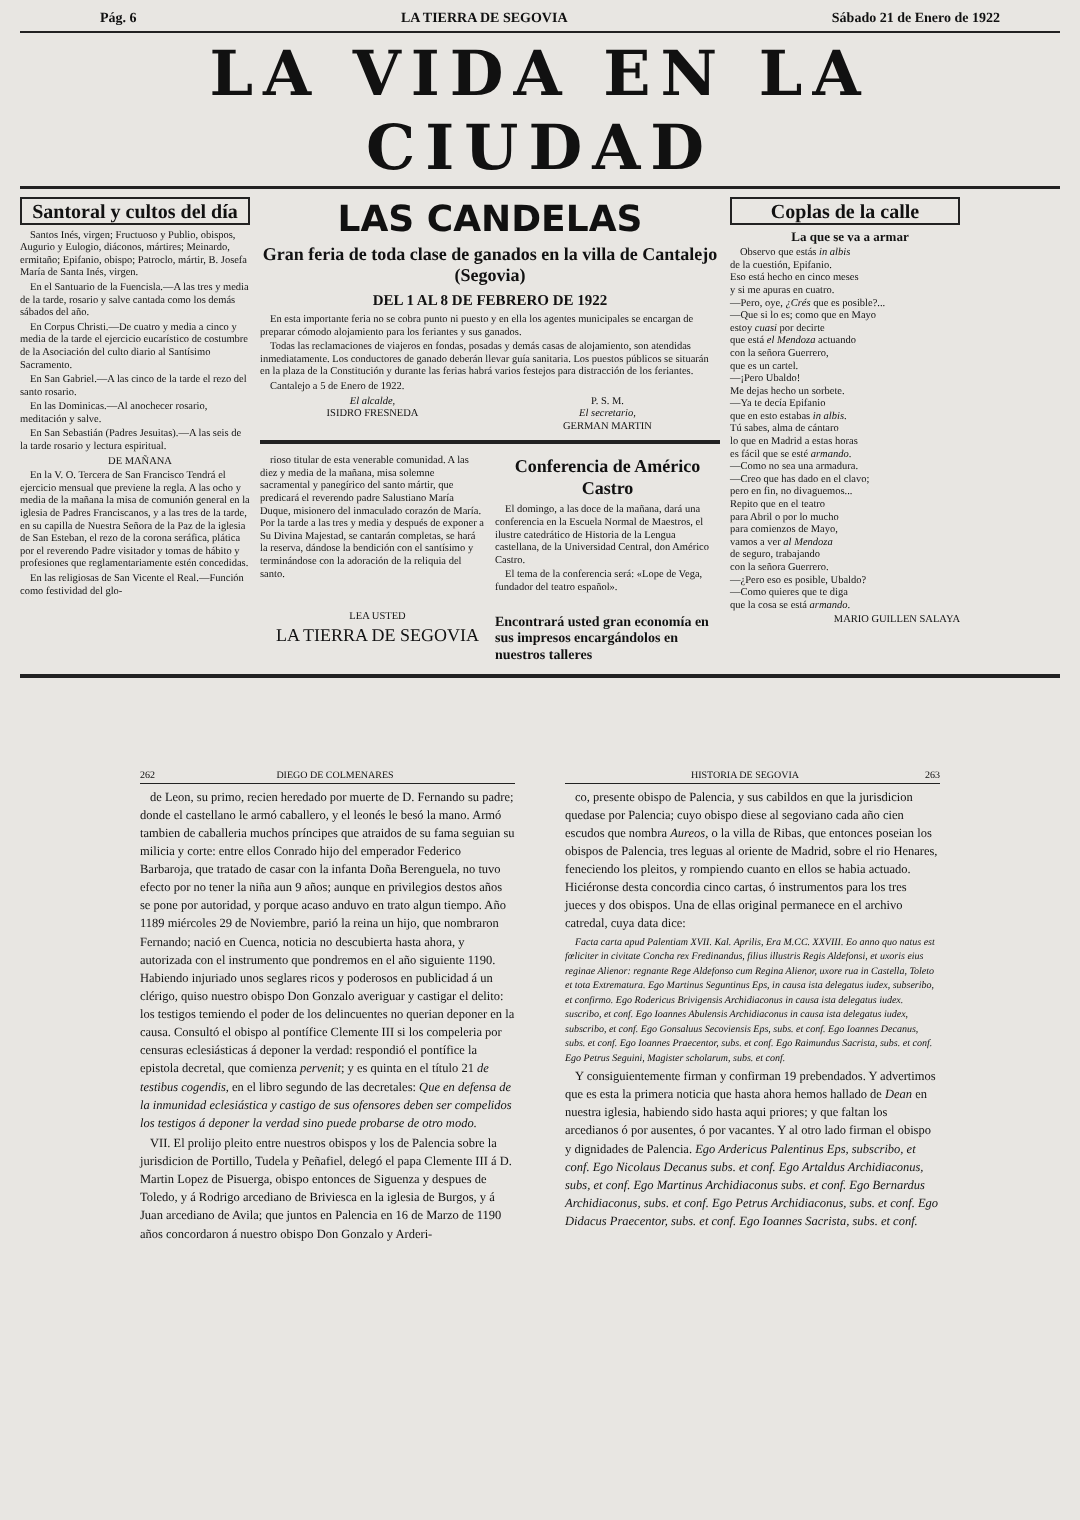Pág. 6 LA TIERRA DE SEGOVIA Sábado 21 de Enero de 1922
LA VIDA EN LA CIUDAD
Santoral y cultos del día
Santos Inés, virgen; Fructuoso y Publio, obispos, Augurio y Eulogio, diáconos, mártires; Meinardo, ermitaño; Epifanio, obispo; Patroclo, mártir, B. Josefa María de Santa Inés, virgen.
En el Santuario de la Fuencisla.—A las tres y media de la tarde, rosario y salve cantada como los demás sábados del año.
En Corpus Christi.—De cuatro y media a cinco y media de la tarde el ejercicio eucarístico de costumbre de la Asociación del culto diario al Santísimo Sacramento.
En San Gabriel.—A las cinco de la tarde el rezo del santo rosario.
En las Dominicas.—Al anochecer rosario, meditación y salve.
En San Sebastián (Padres Jesuitas).—A las seis de la tarde rosario y lectura espiritual.
DE MAÑANA
En la V. O. Tercera de San Francisco Tendrá el ejercicio mensual que previene la regla. A las ocho y media de la mañana la misa de comunión general en la iglesia de Padres Franciscanos, y a las tres de la tarde, en su capilla de Nuestra Señora de la Paz de la iglesia de San Esteban, el rezo de la corona seráfica, plática por el reverendo Padre visitador y tomas de hábito y profesiones que reglamentariamente estén concedidas.
En las religiosas de San Vicente el Real.—Función como festividad del glo-
LAS CANDELAS
Gran feria de toda clase de ganados en la villa de Cantalejo (Segovia)
DEL 1 AL 8 DE FEBRERO DE 1922
En esta importante feria no se cobra punto ni puesto y en ella los agentes municipales se encargan de preparar cómodo alojamiento para los feriantes y sus ganados.
Todas las reclamaciones de viajeros en fondas, posadas y demás casas de alojamiento, son atendidas inmediatamente. Los conductores de ganado deberán llevar guía sanitaria. Los puestos públicos se situarán en la plaza de la Constitución y durante las ferias habrá varios festejos para distracción de los feriantes.
Cantalejo a 5 de Enero de 1922.
El alcalde,
ISIDRO FRESNEDA
P. S. M.
El secretario,
GERMAN MARTIN
rioso titular de esta venerable comunidad. A las diez y media de la mañana, misa solemne sacramental y panegírico del santo mártir, que predicará el reverendo padre Salustiano María Duque, misionero del inmaculado corazón de María. Por la tarde a las tres y media y después de exponer a Su Divina Majestad, se cantarán completas, se hará la reserva, dándose la bendición con el santísimo y terminándose con la adoración de la reliquia del santo.
LEA USTED
LA TIERRA DE SEGOVIA
Conferencia de Américo Castro
El domingo, a las doce de la mañana, dará una conferencia en la Escuela Normal de Maestros, el ilustre catedrático de Historia de la Lengua castellana, de la Universidad Central, don Américo Castro.
El tema de la conferencia será: «Lope de Vega, fundador del teatro español».
Encontrará usted gran economía en sus impresos encargándolos en nuestros talleres
Coplas de la calle
La que se va a armar
Observo que estás in albis
de la cuestión, Epifanio.
Eso está hecho en cinco meses
y si me apuras en cuatro.
—Pero, oye, ¿Crés que es posible?...
—Que si lo es; como que en Mayo
estoy cuasi por decirte
que está el Mendoza actuando
con la señora Guerrero,
que es un cartel.
—¡Pero Ubaldo!
Me dejas hecho un sorbete.
—Ya te decía Epifanio
que en esto estabas in albis.
Tú sabes, alma de cántaro
lo que en Madrid a estas horas
es fácil que se esté armando.
—Como no sea una armadura.
—Creo que has dado en el clavo;
pero en fin, no divaguemos...
Repito que en el teatro
para Abril o por lo mucho
para comienzos de Mayo,
vamos a ver al Mendoza
de seguro, trabajando
con la señora Guerrero.
—¿Pero eso es posible, Ubaldo?
—Como quieres que te diga
que la cosa se está armando.
MARIO GUILLEN SALAYA
262 DIEGO DE COLMENARES
de Leon, su primo, recien heredado por muerte de D. Fernando su padre; donde el castellano le armó caballero, y el leonés le besó la mano. Armó tambien de caballeria muchos príncipes que atraidos de su fama seguian su milicia y corte: entre ellos Conrado hijo del emperador Federico Barbaroja, que tratado de casar con la infanta Doña Berenguela, no tuvo efecto por no tener la niña aun 9 años; aunque en privilegios destos años se pone por autoridad, y porque acaso anduvo en trato algun tiempo. Año 1189 miércoles 29 de Noviembre, parió la reina un hijo, que nombraron Fernando; nació en Cuenca, noticia no descubierta hasta ahora, y autorizada con el instrumento que pondremos en el año siguiente 1190. Habiendo injuriado unos seglares ricos y poderosos en publicidad á un clérigo, quiso nuestro obispo Don Gonzalo averiguar y castigar el delito: los testigos temiendo el poder de los delincuentes no querian deponer en la causa. Consultó el obispo al pontífice Clemente III si los compeleria por censuras eclesiásticas á deponer la verdad: respondió el pontífice la epistola decretal, que comienza pervenit; y es quinta en el título 21 de testibus cogendis, en el libro segundo de las decretales: Que en defensa de la inmunidad eclesiástica y castigo de sus ofensores deben ser compelidos los testigos á deponer la verdad sino puede probarse de otro modo.
VII. El prolijo pleito entre nuestros obispos y los de Palencia sobre la jurisdicion de Portillo, Tudela y Peñafiel, delegó el papa Clemente III á D. Martin Lopez de Pisuerga, obispo entonces de Siguenza y despues de Toledo, y á Rodrigo arcediano de Briviesca en la iglesia de Burgos, y á Juan arcediano de Avila; que juntos en Palencia en 16 de Marzo de 1190 años concordaron á nuestro obispo Don Gonzalo y Arderi-
HISTORIA DE SEGOVIA 263
co, presente obispo de Palencia, y sus cabildos en que la jurisdicion quedase por Palencia; cuyo obispo diese al segoviano cada año cien escudos que nombra Aureos, o la villa de Ribas, que entonces poseian los obispos de Palencia, tres leguas al oriente de Madrid, sobre el rio Henares, feneciendo los pleitos, y rompiendo cuanto en ellos se habia actuado. Hiciéronse desta concordia cinco cartas, ó instrumentos para los tres jueces y dos obispos. Una de ellas original permanece en el archivo catredal, cuya data dice:
Facta carta apud Palentiam XVII. Kal. Aprilis, Era M.CC. XXVIII. Eo anno quo natus est fœliciter in civitate Concha rex Fredinandus, filius illustris Regis Aldefonsi, et uxoris eius reginae Alienor: regnante Rege Aldefonso cum Regina Alienor, uxore rua in Castella, Toleto et tota Extrematura. Ego Martinus Seguntinus Eps, in causa ista delegatus iudex, subseribo, et confirmo. Ego Rodericus Brivigensis Archidiaconus in causa ista delegatus iudex. suscribo, et conf. Ego Ioannes Abulensis Archidiaconus in causa ista delegatus iudex, subscribo, et conf. Ego Gonsaluus Secoviensis Eps, subs. et conf. Ego Ioannes Decanus, subs. et conf. Ego Ioannes Praecentor, subs. et conf. Ego Raimundus Sacrista, subs. et conf. Ego Petrus Seguini, Magister scholarum, subs. et conf.
Y consiguientemente firman y confirman 19 prebendados. Y advertimos que es esta la primera noticia que hasta ahora hemos hallado de Dean en nuestra iglesia, habiendo sido hasta aqui priores; y que faltan los arcedianos ó por ausentes, ó por vacantes. Y al otro lado firman el obispo y dignidades de Palencia. Ego Ardericus Palentinus Eps, subscribo, et conf. Ego Nicolaus Decanus subs. et conf. Ego Artaldus Archidiaconus, subs, et conf. Ego Martinus Archidiaconus subs. et conf. Ego Bernardus Archidiaconus, subs. et conf. Ego Petrus Archidiaconus, subs. et conf. Ego Didacus Praecentor, subs. et conf. Ego Ioannes Sacrista, subs. et conf.